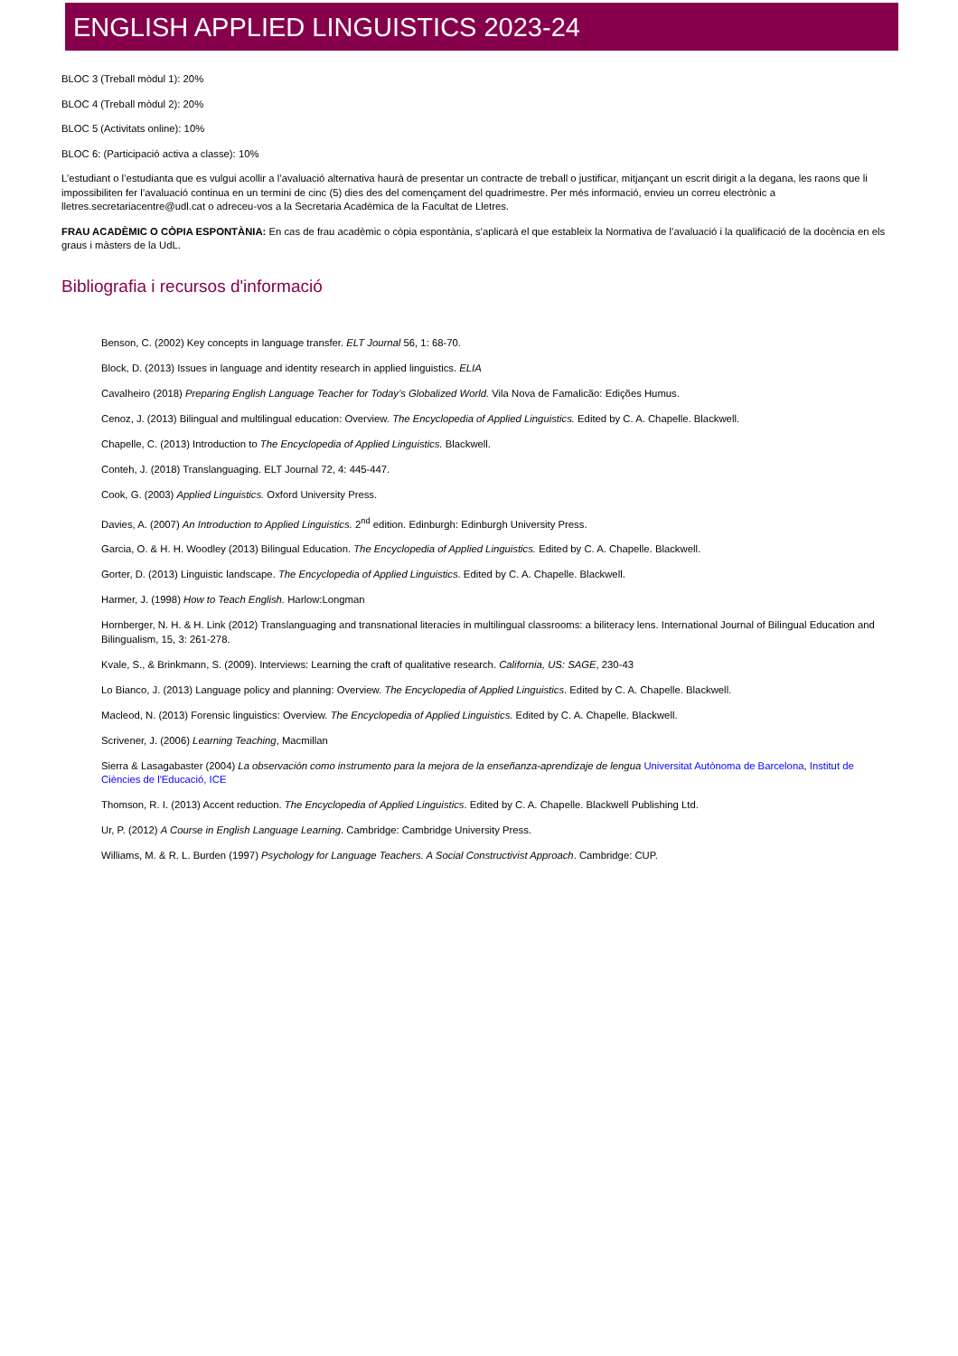ENGLISH APPLIED LINGUISTICS 2023-24
BLOC 3 (Treball mòdul 1): 20%
BLOC 4 (Treball mòdul 2): 20%
BLOC 5 (Activitats online): 10%
BLOC 6: (Participació activa a classe): 10%
L’estudiant o l’estudianta que es vulgui acollir a l’avaluació alternativa haurà de presentar un contracte de treball o justificar, mitjançant un escrit dirigit a la degana, les raons que li impossibiliten fer l’avaluació continua en un termini de cinc (5) dies des del començament del quadrimestre. Per més informació, envieu un correu electrònic a lletres.secretariacentre@udl.cat o adreceu-vos a la Secretaria Acadèmica de la Facultat de Lletres.
FRAU ACADÈMIC O CÒPIA ESPONTÀNIA: En cas de frau acadèmic o còpia espontània, s'aplicarà el que estableix la Normativa de l’avaluació i la qualificació de la docència en els graus i màsters de la UdL.
Bibliografia i recursos d'informació
Benson, C. (2002) Key concepts in language transfer. ELT Journal 56, 1: 68-70.
Block, D. (2013) Issues in language and identity research in applied linguistics. ELIA
Cavalheiro (2018) Preparing English Language Teacher for Today’s Globalized World. Vila Nova de Famalicão: Edições Humus.
Cenoz, J. (2013) Bilingual and multilingual education: Overview. The Encyclopedia of Applied Linguistics. Edited by C. A. Chapelle. Blackwell.
Chapelle, C. (2013) Introduction to The Encyclopedia of Applied Linguistics. Blackwell.
Conteh, J. (2018) Translanguaging. ELT Journal 72, 4: 445-447.
Cook, G. (2003) Applied Linguistics. Oxford University Press.
Davies, A. (2007) An Introduction to Applied Linguistics. 2<sup>nd</sup> edition. Edinburgh: Edinburgh University Press.
Garcia, O. & H. H. Woodley (2013) Bilingual Education. The Encyclopedia of Applied Linguistics. Edited by C. A. Chapelle. Blackwell.
Gorter, D. (2013) Linguistic landscape. The Encyclopedia of Applied Linguistics. Edited by C. A. Chapelle. Blackwell.
Harmer, J. (1998) How to Teach English. Harlow:Longman
Hornberger, N. H. & H. Link (2012) Translanguaging and transnational literacies in multilingual classrooms: a biliteracy lens. International Journal of Bilingual Education and Bilingualism, 15, 3: 261-278.
Kvale, S., & Brinkmann, S. (2009). Interviews: Learning the craft of qualitative research. California, US: SAGE, 230-43
Lo Bianco, J. (2013) Language policy and planning: Overview. The Encyclopedia of Applied Linguistics. Edited by C. A. Chapelle. Blackwell.
Macleod, N. (2013) Forensic linguistics: Overview. The Encyclopedia of Applied Linguistics. Edited by C. A. Chapelle. Blackwell.
Scrivener, J. (2006) Learning Teaching, Macmillan
Sierra & Lasagabaster (2004) La observación como instrumento para la mejora de la enseñanza-aprendizaje de lengua Universitat Autònoma de Barcelona, Institut de Ciències de l'Educació, ICE
Thomson, R. I. (2013) Accent reduction. The Encyclopedia of Applied Linguistics. Edited by C. A. Chapelle. Blackwell Publishing Ltd.
Ur, P. (2012) A Course in English Language Learning. Cambridge: Cambridge University Press.
Williams, M. & R. L. Burden (1997) Psychology for Language Teachers. A Social Constructivist Approach. Cambridge: CUP.